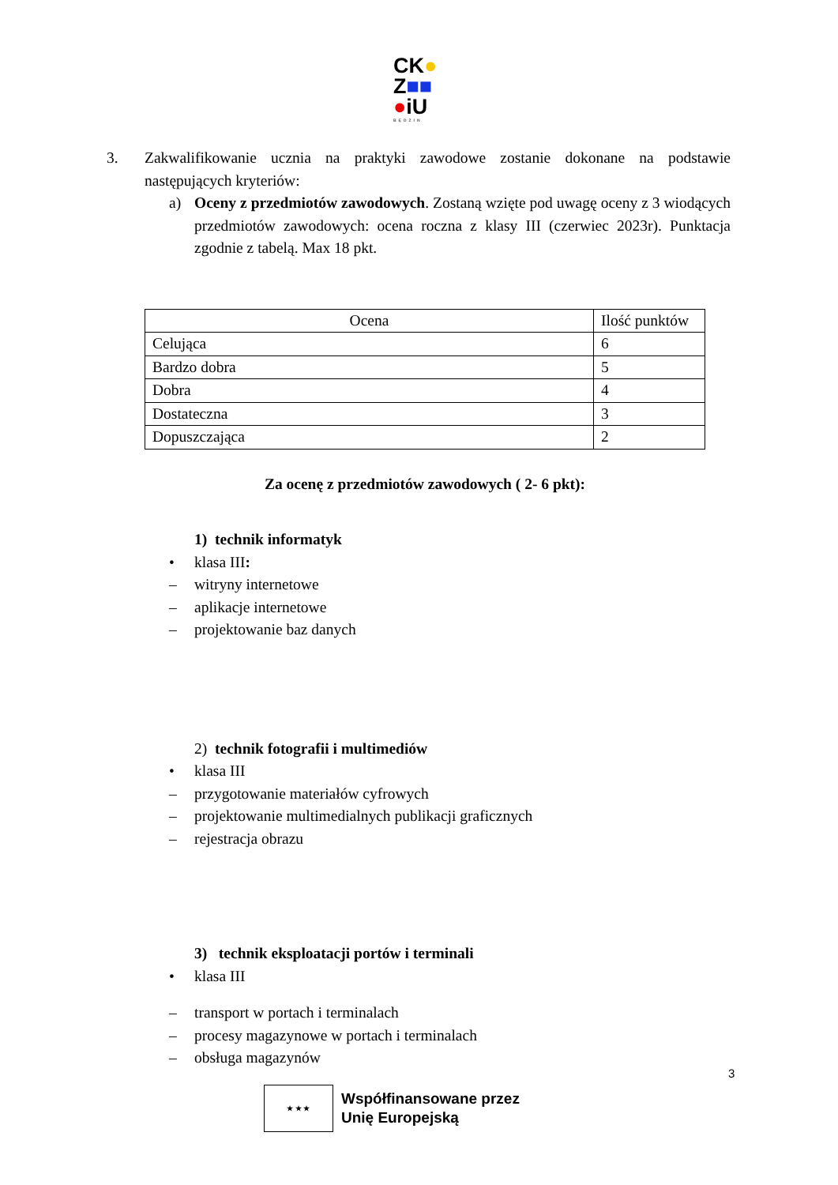CK●
Z■■
●iU
BĘDZIN
3. Zakwalifikowanie ucznia na praktyki zawodowe zostanie dokonane na podstawie następujących kryteriów:
a) Oceny z przedmiotów zawodowych. Zostaną wzięte pod uwagę oceny z 3 wiodących przedmiotów zawodowych: ocena roczna z klasy III (czerwiec 2023r). Punktacja zgodnie z tabelą. Max 18 pkt.
| Ocena | Ilość punktów |
| --- | --- |
| Celująca | 6 |
| Bardzo dobra | 5 |
| Dobra | 4 |
| Dostateczna | 3 |
| Dopuszczająca | 2 |
Za ocenę z przedmiotów zawodowych ( 2- 6 pkt):
1) technik informatyk
• klasa III:
– witryny internetowe
– aplikacje internetowe
– projektowanie baz danych
2) technik fotografii i multimediów
• klasa III
– przygotowanie materiałów cyfrowych
– projektowanie multimedialnych publikacji graficznych
– rejestracja obrazu
3) technik eksploatacji portów i terminali
• klasa III
– transport w portach i terminalach
– procesy magazynowe w portach i terminalach
– obsługa magazynów
3
★ ★ ★
Współfinansowane przez
Unię Europejską